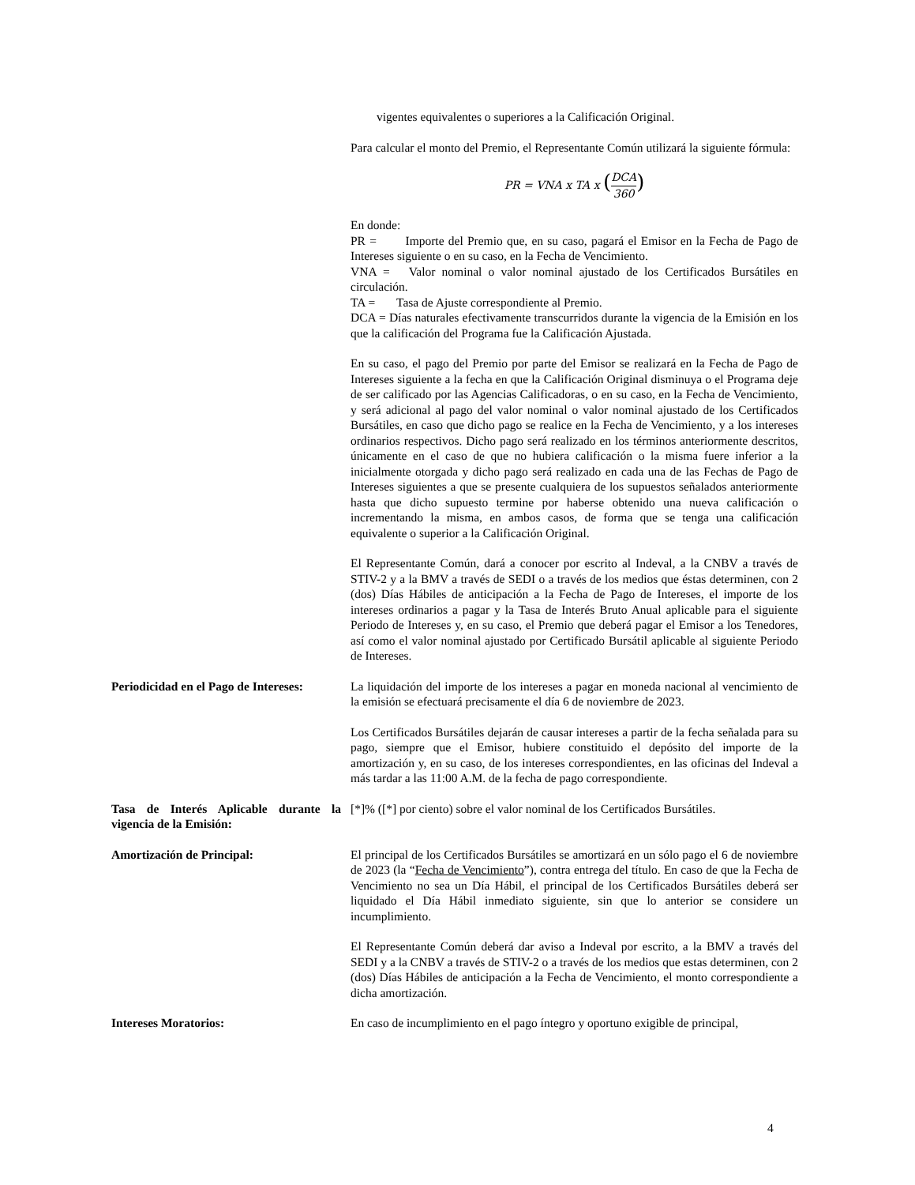vigentes equivalentes o superiores a la Calificación Original.
Para calcular el monto del Premio, el Representante Común utilizará la siguiente fórmula:
PR = VNA x TA x (DCA 360)
En donde:
PR = Importe del Premio que, en su caso, pagará el Emisor en la Fecha de Pago de Intereses siguiente o en su caso, en la Fecha de Vencimiento.
VNA = Valor nominal o valor nominal ajustado de los Certificados Bursátiles en circulación.
TA = Tasa de Ajuste correspondiente al Premio.
DCA = Días naturales efectivamente transcurridos durante la vigencia de la Emisión en los que la calificación del Programa fue la Calificación Ajustada.
En su caso, el pago del Premio por parte del Emisor se realizará en la Fecha de Pago de Intereses siguiente a la fecha en que la Calificación Original disminuya o el Programa deje de ser calificado por las Agencias Calificadoras, o en su caso, en la Fecha de Vencimiento, y será adicional al pago del valor nominal o valor nominal ajustado de los Certificados Bursátiles, en caso que dicho pago se realice en la Fecha de Vencimiento, y a los intereses ordinarios respectivos. Dicho pago será realizado en los términos anteriormente descritos, únicamente en el caso de que no hubiera calificación o la misma fuere inferior a la inicialmente otorgada y dicho pago será realizado en cada una de las Fechas de Pago de Intereses siguientes a que se presente cualquiera de los supuestos señalados anteriormente hasta que dicho supuesto termine por haberse obtenido una nueva calificación o incrementando la misma, en ambos casos, de forma que se tenga una calificación equivalente o superior a la Calificación Original.
El Representante Común, dará a conocer por escrito al Indeval, a la CNBV a través de STIV-2 y a la BMV a través de SEDI o a través de los medios que éstas determinen, con 2 (dos) Días Hábiles de anticipación a la Fecha de Pago de Intereses, el importe de los intereses ordinarios a pagar y la Tasa de Interés Bruto Anual aplicable para el siguiente Periodo de Intereses y, en su caso, el Premio que deberá pagar el Emisor a los Tenedores, así como el valor nominal ajustado por Certificado Bursátil aplicable al siguiente Periodo de Intereses.
Periodicidad en el Pago de Intereses:
La liquidación del importe de los intereses a pagar en moneda nacional al vencimiento de la emisión se efectuará precisamente el día 6 de noviembre de 2023.
Los Certificados Bursátiles dejarán de causar intereses a partir de la fecha señalada para su pago, siempre que el Emisor, hubiere constituido el depósito del importe de la amortización y, en su caso, de los intereses correspondientes, en las oficinas del Indeval a más tardar a las 11:00 A.M. de la fecha de pago correspondiente.
Tasa de Interés Aplicable durante la vigencia de la Emisión:
[*]% ([*] por ciento) sobre el valor nominal de los Certificados Bursátiles.
Amortización de Principal: El principal de los Certificados Bursátiles se amortizará en un sólo pago el 6 de noviembre de 2023 (la “Fecha de Vencimiento”), contra entrega del título. En caso de que la Fecha de Vencimiento no sea un Día Hábil, el principal de los Certificados Bursátiles deberá ser liquidado el Día Hábil inmediato siguiente, sin que lo anterior se considere un incumplimiento.
El Representante Común deberá dar aviso a Indeval por escrito, a la BMV a través del SEDI y a la CNBV a través de STIV-2 o a través de los medios que estas determinen, con 2 (dos) Días Hábiles de anticipación a la Fecha de Vencimiento, el monto correspondiente a dicha amortización.
Intereses Moratorios: En caso de incumplimiento en el pago íntegro y oportuno exigible de principal,
4